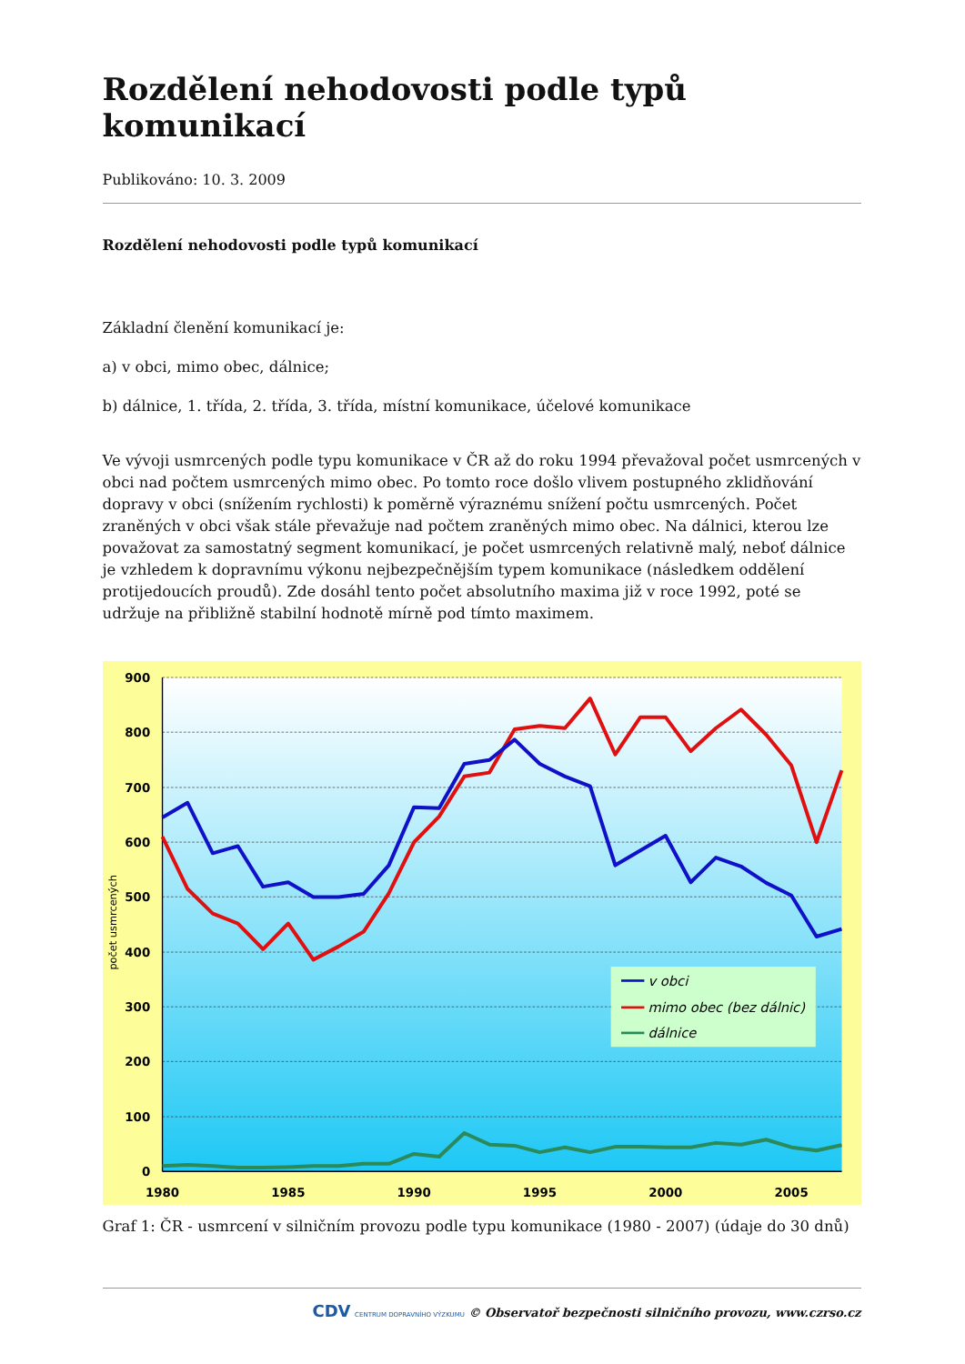Rozdělení nehodovosti podle typů komunikací
Publikováno: 10. 3. 2009
Rozdělení nehodovosti podle typů komunikací
Základní členění komunikací je:
a) v obci, mimo obec, dálnice;
b) dálnice, 1. třída, 2. třída, 3. třída, místní komunikace, účelové komunikace
Ve vývoji usmrcených podle typu komunikace v ČR až do roku 1994 převažoval počet usmrcených v obci nad počtem usmrcených mimo obec. Po tomto roce došlo vlivem postupného zklidňování dopravy v obci (snížením rychlosti) k poměrně výraznému snížení počtu usmrcených. Počet zraněných v obci však stále převažuje nad počtem zraněných mimo obec. Na dálnici, kterou lze považovat za samostatný segment komunikací, je počet usmrcených relativně malý, neboť dálnice je vzhledem k dopravnímu výkonu nejbezpečnějším typem komunikace (následkem oddělení protijedoucích proudů). Zde dosáhl tento počet absolutního maxima již v roce 1992, poté se udržuje na přibližně stabilní hodnotě mírně pod tímto maximem.
900
800
700
600
500
400
300
200
100
0
1980
1985
1990
1995
2000
2005
počet usmrcených
v obci
mimo obec (bez dálnic)
dálnice
Graf 1: ČR - usmrcení v silničním provozu podle typu komunikace (1980 - 2007) (údaje do 30 dnů)
CDV CENTRUM DOPRAVNÍHO VÝZKUMU © Observatoř bezpečnosti silničního provozu, www.czrso.cz